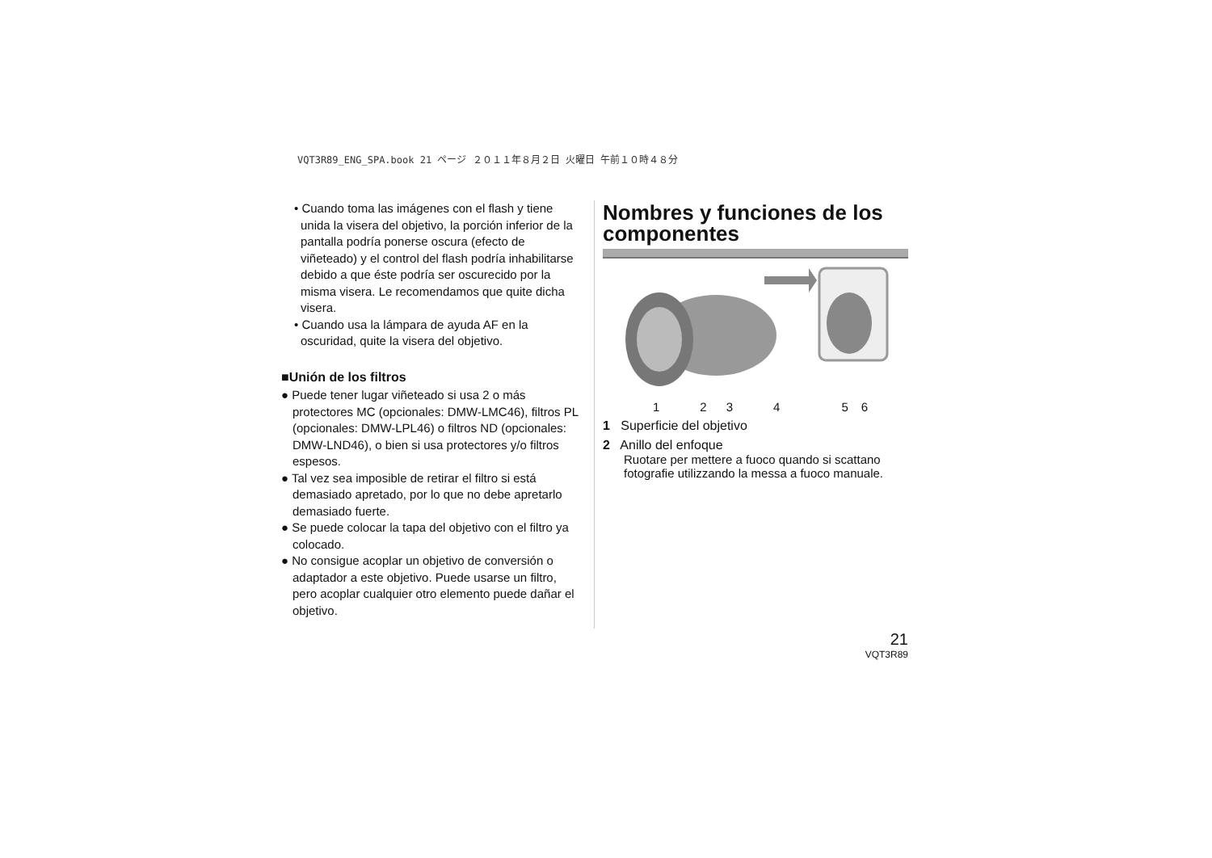VQT3R89_ENG_SPA.book 21 ページ ２０１１年８月２日 火曜日 午前１０時４８分
• Cuando toma las imágenes con el flash y tiene unida la visera del objetivo, la porción inferior de la pantalla podría ponerse oscura (efecto de viñeteado) y el control del flash podría inhabilitarse debido a que éste podría ser oscurecido por la misma visera. Le recomendamos que quite dicha visera.
• Cuando usa la lámpara de ayuda AF en la oscuridad, quite la visera del objetivo.
■Unión de los filtros
● Puede tener lugar viñeteado si usa 2 o más protectores MC (opcionales: DMW-LMC46), filtros PL (opcionales: DMW-LPL46) o filtros ND (opcionales: DMW-LND46), o bien si usa protectores y/o filtros espesos.
● Tal vez sea imposible de retirar el filtro si está demasiado apretado, por lo que no debe apretarlo demasiado fuerte.
● Se puede colocar la tapa del objetivo con el filtro ya colocado.
● No consigue acoplar un objetivo de conversión o adaptador a este objetivo. Puede usarse un filtro, pero acoplar cualquier otro elemento puede dañar el objetivo.
Nombres y funciones de los componentes
123456
1 Superficie del objetivo
2 Anillo del enfoque
Ruotare per mettere a fuoco quando si scattano fotografie utilizzando la messa a fuoco manuale.
21
VQT3R89